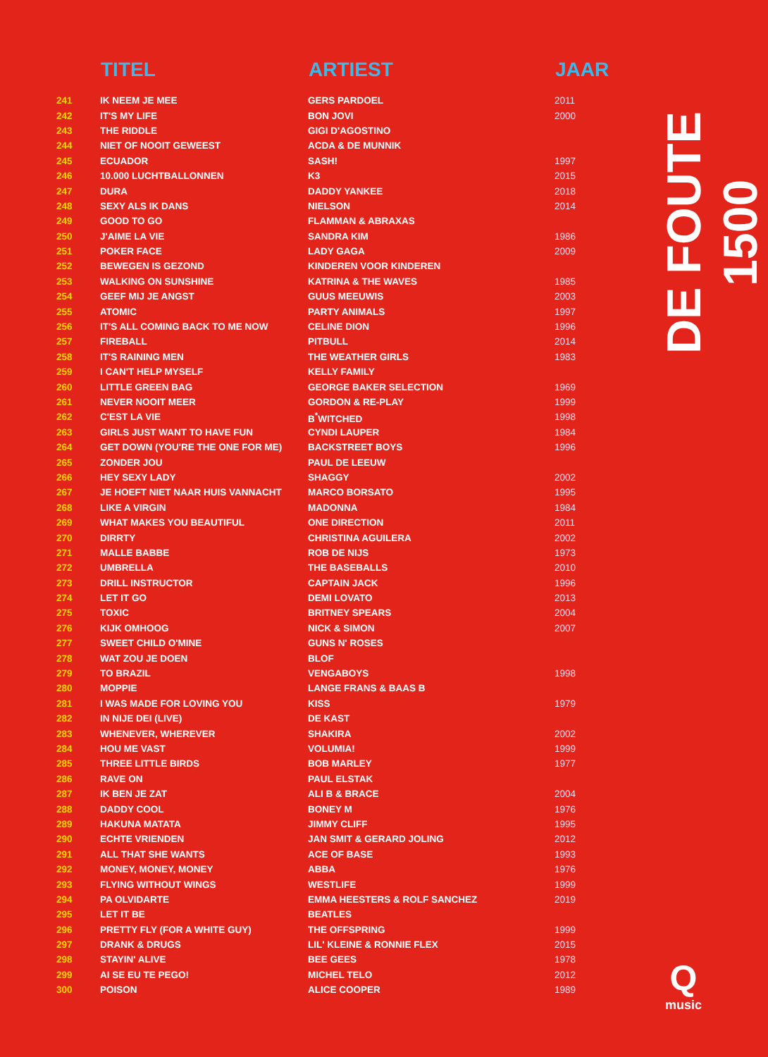| | TITEL | ARTIEST | JAAR |
| --- | --- | --- | --- |
| 241 | IK NEEM JE MEE | GERS PARDOEL | 2011 |
| 242 | IT'S MY LIFE | BON JOVI | 2000 |
| 243 | THE RIDDLE | GIGI D'AGOSTINO | |
| 244 | NIET OF NOOIT GEWEEST | ACDA & DE MUNNIK | |
| 245 | ECUADOR | SASH! | 1997 |
| 246 | 10.000 LUCHTBALLONNEN | K3 | 2015 |
| 247 | DURA | DADDY YANKEE | 2018 |
| 248 | SEXY ALS IK DANS | NIELSON | 2014 |
| 249 | GOOD TO GO | FLAMMAN & ABRAXAS | |
| 250 | J'AIME LA VIE | SANDRA KIM | 1986 |
| 251 | POKER FACE | LADY GAGA | 2009 |
| 252 | BEWEGEN IS GEZOND | KINDEREN VOOR KINDEREN | |
| 253 | WALKING ON SUNSHINE | KATRINA & THE WAVES | 1985 |
| 254 | GEEF MIJ JE ANGST | GUUS MEEUWIS | 2003 |
| 255 | ATOMIC | PARTY ANIMALS | 1997 |
| 256 | IT'S ALL COMING BACK TO ME NOW | CELINE DION | 1996 |
| 257 | FIREBALL | PITBULL | 2014 |
| 258 | IT'S RAINING MEN | THE WEATHER GIRLS | 1983 |
| 259 | I CAN'T HELP MYSELF | KELLY FAMILY | |
| 260 | LITTLE GREEN BAG | GEORGE BAKER SELECTION | 1969 |
| 261 | NEVER NOOIT MEER | GORDON & RE-PLAY | 1999 |
| 262 | C'EST LA VIE | B<sup>*</sup>WITCHED | 1998 |
| 263 | GIRLS JUST WANT TO HAVE FUN | CYNDI LAUPER | 1984 |
| 264 | GET DOWN (YOU'RE THE ONE FOR ME) | BACKSTREET BOYS | 1996 |
| 265 | ZONDER JOU | PAUL DE LEEUW | |
| 266 | HEY SEXY LADY | SHAGGY | 2002 |
| 267 | JE HOEFT NIET NAAR HUIS VANNACHT | MARCO BORSATO | 1995 |
| 268 | LIKE A VIRGIN | MADONNA | 1984 |
| 269 | WHAT MAKES YOU BEAUTIFUL | ONE DIRECTION | 2011 |
| 270 | DIRRTY | CHRISTINA AGUILERA | 2002 |
| 271 | MALLE BABBE | ROB DE NIJS | 1973 |
| 272 | UMBRELLA | THE BASEBALLS | 2010 |
| 273 | DRILL INSTRUCTOR | CAPTAIN JACK | 1996 |
| 274 | LET IT GO | DEMI LOVATO | 2013 |
| 275 | TOXIC | BRITNEY SPEARS | 2004 |
| 276 | KIJK OMHOOG | NICK & SIMON | 2007 |
| 277 | SWEET CHILD O'MINE | GUNS N' ROSES | |
| 278 | WAT ZOU JE DOEN | BLOF | |
| 279 | TO BRAZIL | VENGABOYS | 1998 |
| 280 | MOPPIE | LANGE FRANS & BAAS B | |
| 281 | I WAS MADE FOR LOVING YOU | KISS | 1979 |
| 282 | IN NIJE DEI (LIVE) | DE KAST | |
| 283 | WHENEVER, WHEREVER | SHAKIRA | 2002 |
| 284 | HOU ME VAST | VOLUMIA! | 1999 |
| 285 | THREE LITTLE BIRDS | BOB MARLEY | 1977 |
| 286 | RAVE ON | PAUL ELSTAK | |
| 287 | IK BEN JE ZAT | ALI B & BRACE | 2004 |
| 288 | DADDY COOL | BONEY M | 1976 |
| 289 | HAKUNA MATATA | JIMMY CLIFF | 1995 |
| 290 | ECHTE VRIENDEN | JAN SMIT & GERARD JOLING | 2012 |
| 291 | ALL THAT SHE WANTS | ACE OF BASE | 1993 |
| 292 | MONEY, MONEY, MONEY | ABBA | 1976 |
| 293 | FLYING WITHOUT WINGS | WESTLIFE | 1999 |
| 294 | PA OLVIDARTE | EMMA HEESTERS & ROLF SANCHEZ | 2019 |
| 295 | LET IT BE | BEATLES | |
| 296 | PRETTY FLY (FOR A WHITE GUY) | THE OFFSPRING | 1999 |
| 297 | DRANK & DRUGS | LIL' KLEINE & RONNIE FLEX | 2015 |
| 298 | STAYIN' ALIVE | BEE GEES | 1978 |
| 299 | AI SE EU TE PEGO! | MICHEL TELO | 2012 |
| 300 | POISON | ALICE COOPER | 1989 |
DE FOUTE 1500
Qmusic